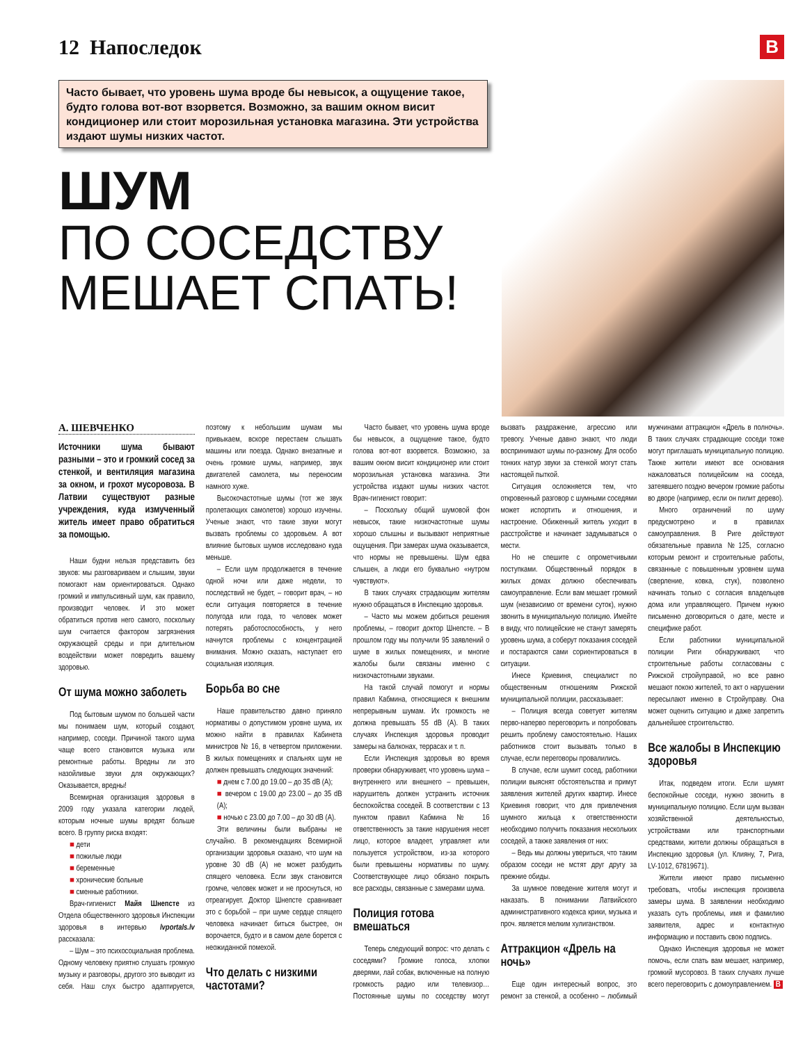12 Напоследок
B
Часто бывает, что уровень шума вроде бы невысок, а ощущение такое, будто голова вот-вот взорвется. Возможно, за вашим окном висит кондиционер или стоит морозильная установка магазина. Эти устройства издают шумы низких частот.
ШУМ
ПО СОСЕДСТВУ
МЕШАЕТ СПАТЬ!
А. ШЕВЧЕНКО
Источники шума бывают разными – это и громкий сосед за стенкой, и вентиляция магазина за окном, и грохот мусоровоза. В Латвии существуют разные учреждения, куда измученный житель имеет право обратиться за помощью.
Наши будни нельзя представить без звуков: мы разговариваем и слышим, звуки помогают нам ориентироваться. Однако громкий и импульсивный шум, как правило, производит человек. И это может обратиться против него самого, поскольку шум считается фактором загрязнения окружающей среды и при длительном воздействии может повредить вашему здоровью.
От шума можно заболеть
Под бытовым шумом по большей части мы понимаем шум, который создают, например, соседи. Причиной такого шума чаще всего становится музыка или ремонтные работы. Вредны ли это назойливые звуки для окружающих? Оказывается, вредны!
Всемирная организация здоровья в 2009 году указала категории людей, которым ночные шумы вредят больше всего. В группу риска входят:
■ дети
■ пожилые люди
■ беременные
■ хронические больные
■ сменные работники.
Врач-гигиенист Майя Шнепсте из Отдела общественного здоровья Инспекции здоровья в интервью lvportals.lv рассказала:
– Шум – это психосоциальная проблема. Одному человеку приятно слушать громкую музыку и разговоры, другого это выводит из себя. Наш слух быстро адаптируется, поэтому к небольшим шумам мы привыкаем, вскоре перестаем слышать машины или поезда. Однако внезапные и очень громкие шумы, например, звук двигателей самолета, мы переносим намного хуже.
Высокочастотные шумы (тот же звук пролетающих самолетов) хорошо изучены. Ученые знают, что такие звуки могут вызвать проблемы со здоровьем. А вот влияние бытовых шумов исследовано куда меньше.
– Если шум продолжается в течение одной ночи или даже недели, то последствий не будет, – говорит врач, – но если ситуация повторяется в течение полугода или года, то человек может потерять работоспособность, у него начнутся проблемы с концентрацией внимания. Можно сказать, наступает его социальная изоляция.
Борьба во сне
Наше правительство давно приняло нормативы о допустимом уровне шума, их можно найти в правилах Кабинета министров № 16, в четвертом приложении. В жилых помещениях и спальнях шум не должен превышать следующих значений:
■ днем с 7.00 до 19.00 – до 35 dB (A);
■ вечером с 19.00 до 23.00 – до 35 dB (A);
■ ночью с 23.00 до 7.00 – до 30 dB (A).
Эти величины были выбраны не случайно. В рекомендациях Всемирной организации здоровья сказано, что шум на уровне 30 dB (A) не может разбудить спящего человека. Если звук становится громче, человек может и не проснуться, но отреагирует. Доктор Шнепсте сравнивает это с борьбой – при шуме сердце спящего человека начинает биться быстрее, он ворочается, будто и в самом деле борется с неожиданной помехой.
Что делать с низкими частотами?
Часто бывает, что уровень шума вроде бы невысок, а ощущение такое, будто голова вот-вот взорвется. Возможно, за вашим окном висит кондиционер или стоит морозильная установка магазина. Эти устройства издают шумы низких частот. Врач-гигиенист говорит:
– Поскольку общий шумовой фон невысок, такие низкочастотные шумы хорошо слышны и вызывают неприятные ощущения. При замерах шума оказывается, что нормы не превышены. Шум едва слышен, а люди его буквально «нутром чувствуют».
В таких случаях страдающим жителям нужно обращаться в Инспекцию здоровья.
– Часто мы можем добиться решения проблемы, – говорит доктор Шнепсте. – В прошлом году мы получили 95 заявлений о шуме в жилых помещениях, и многие жалобы были связаны именно с низкочастотными звуками.
На такой случай помогут и нормы правил Кабмина, относящиеся к внешним непрерывным шумам. Их громкость не должна превышать 55 dB (A). В таких случаях Инспекция здоровья проводит замеры на балконах, террасах и т. п.
Если Инспекция здоровья во время проверки обнаруживает, что уровень шума – внутреннего или внешнего – превышен, нарушитель должен устранить источник беспокойства соседей. В соответствии с 13 пунктом правил Кабмина № 16 ответственность за такие нарушения несет лицо, которое владеет, управляет или пользуется устройством, из-за которого были превышены нормативы по шуму. Соответствующее лицо обязано покрыть все расходы, связанные с замерами шума.
Полиция готова вмешаться
Теперь следующий вопрос: что делать с соседями? Громкие голоса, хлопки дверями, лай собак, включенные на полную громкость радио или телевизор… Постоянные шумы по соседству могут вызвать раздражение, агрессию или тревогу. Ученые давно знают, что люди воспринимают шумы по-разному. Для особо тонких натур звуки за стенкой могут стать настоящей пыткой.
Ситуация осложняется тем, что откровенный разговор с шумными соседями может испортить и отношения, и настроение. Обиженный житель уходит в расстройстве и начинает задумываться о мести.
Но не спешите с опрометчивыми поступками. Общественный порядок в жилых домах должно обеспечивать самоуправление. Если вам мешает громкий шум (независимо от времени суток), нужно звонить в муниципальную полицию. Имейте в виду, что полицейские не станут замерять уровень шума, а соберут показания соседей и постараются сами сориентироваться в ситуации.
Инесе Криевиня, специалист по общественным отношениям Рижской муниципальной полиции, рассказывает:
– Полиция всегда советует жителям перво-наперво переговорить и попробовать решить проблему самостоятельно. Наших работников стоит вызывать только в случае, если переговоры провалились.
В случае, если шумит сосед, работники полиции выяснят обстоятельства и примут заявления жителей других квартир. Инесе Криевиня говорит, что для привлечения шумного жильца к ответственности необходимо получить показания нескольких соседей, а также заявления от них:
– Ведь мы должны увериться, что таким образом соседи не мстят друг другу за прежние обиды.
За шумное поведение жителя могут и наказать. В понимании Латвийского административного кодекса крики, музыка и проч. является мелким хулиганством.
Аттракцион «Дрель на ночь»
Еще один интересный вопрос, это ремонт за стенкой, а особенно – любимый мужчинами аттракцион «Дрель в полночь». В таких случаях страдающие соседи тоже могут приглашать муниципальную полицию. Также жители имеют все основания нажаловаться полицейским на соседа, затеявшего поздно вечером громкие работы во дворе (например, если он пилит дерево).
Много ограничений по шуму предусмотрено и в правилах самоуправления. В Риге действуют обязательные правила №125, согласно которым ремонт и строительные работы, связанные с повышенным уровнем шума (сверление, ковка, стук), позволено начинать только с согласия владельцев дома или управляющего. Причем нужно письменно договориться о дате, месте и специфике работ.
Если работники муниципальной полиции Риги обнаруживают, что строительные работы согласованы с Рижской стройуправой, но все равно мешают покою жителей, то акт о нарушении пересылают именно в Стройуправу. Она может оценить ситуацию и даже запретить дальнейшее строительство.
Все жалобы в Инспекцию здоровья
Итак, подведем итоги. Если шумят беспокойные соседи, нужно звонить в муниципальную полицию. Если шум вызван хозяйственной деятельностью, устройствами или транспортными средствами, жители должны обращаться в Инспекцию здоровья (ул. Клияну, 7, Рига, LV-1012, 67819671).
Жители имеют право письменно требовать, чтобы инспекция произвела замеры шума. В заявлении необходимо указать суть проблемы, имя и фамилию заявителя, адрес и контактную информацию и поставить свою подпись.
Однако Инспекция здоровья не может помочь, если спать вам мешает, например, громкий мусоровоз. В таких случаях лучше всего переговорить с домоуправлением. B